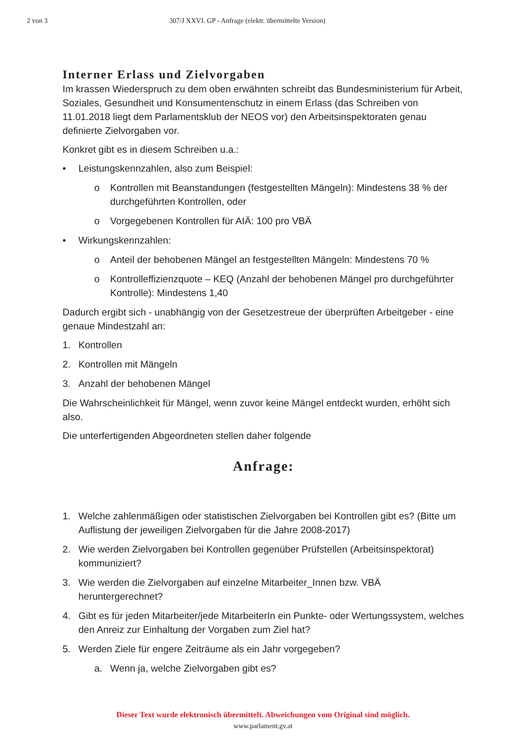2 von 3 307/J XXVI. GP - Anfrage (elektr. übermittelte Version)
Interner Erlass und Zielvorgaben
Im krassen Wiederspruch zu dem oben erwähnten schreibt das Bundesministerium für Arbeit, Soziales, Gesundheit und Konsumentenschutz in einem Erlass (das Schreiben von 11.01.2018 liegt dem Parlamentsklub der NEOS vor) den Arbeitsinspektoraten genau definierte Zielvorgaben vor.
Konkret gibt es in diesem Schreiben u.a.:
• Leistungskennzahlen, also zum Beispiel:
o Kontrollen mit Beanstandungen (festgestellten Mängeln): Mindestens 38 % der durchgeführten Kontrollen, oder
o Vorgegebenen Kontrollen für AIÄ: 100 pro VBÄ
• Wirkungskennzahlen:
o Anteil der behobenen Mängel an festgestellten Mängeln: Mindestens 70 %
o Kontrolleffizienzquote – KEQ (Anzahl der behobenen Mängel pro durchgeführter Kontrolle): Mindestens 1,40
Dadurch ergibt sich - unabhängig von der Gesetzestreue der überprüften Arbeitgeber - eine genaue Mindestzahl an:
1. Kontrollen
2. Kontrollen mit Mängeln
3. Anzahl der behobenen Mängel
Die Wahrscheinlichkeit für Mängel, wenn zuvor keine Mängel entdeckt wurden, erhöht sich also.
Die unterfertigenden Abgeordneten stellen daher folgende
Anfrage:
1. Welche zahlenmäßigen oder statistischen Zielvorgaben bei Kontrollen gibt es? (Bitte um Auflistung der jeweiligen Zielvorgaben für die Jahre 2008-2017)
2. Wie werden Zielvorgaben bei Kontrollen gegenüber Prüfstellen (Arbeitsinspektorat) kommuniziert?
3. Wie werden die Zielvorgaben auf einzelne Mitarbeiter_Innen bzw. VBÄ heruntergerechnet?
4. Gibt es für jeden Mitarbeiter/jede MitarbeiterIn ein Punkte- oder Wertungssystem, welches den Anreiz zur Einhaltung der Vorgaben zum Ziel hat?
5. Werden Ziele für engere Zeiträume als ein Jahr vorgegeben?
a. Wenn ja, welche Zielvorgaben gibt es?
Dieser Text wurde elektronisch übermittelt. Abweichungen vom Original sind möglich.
www.parlament.gv.at